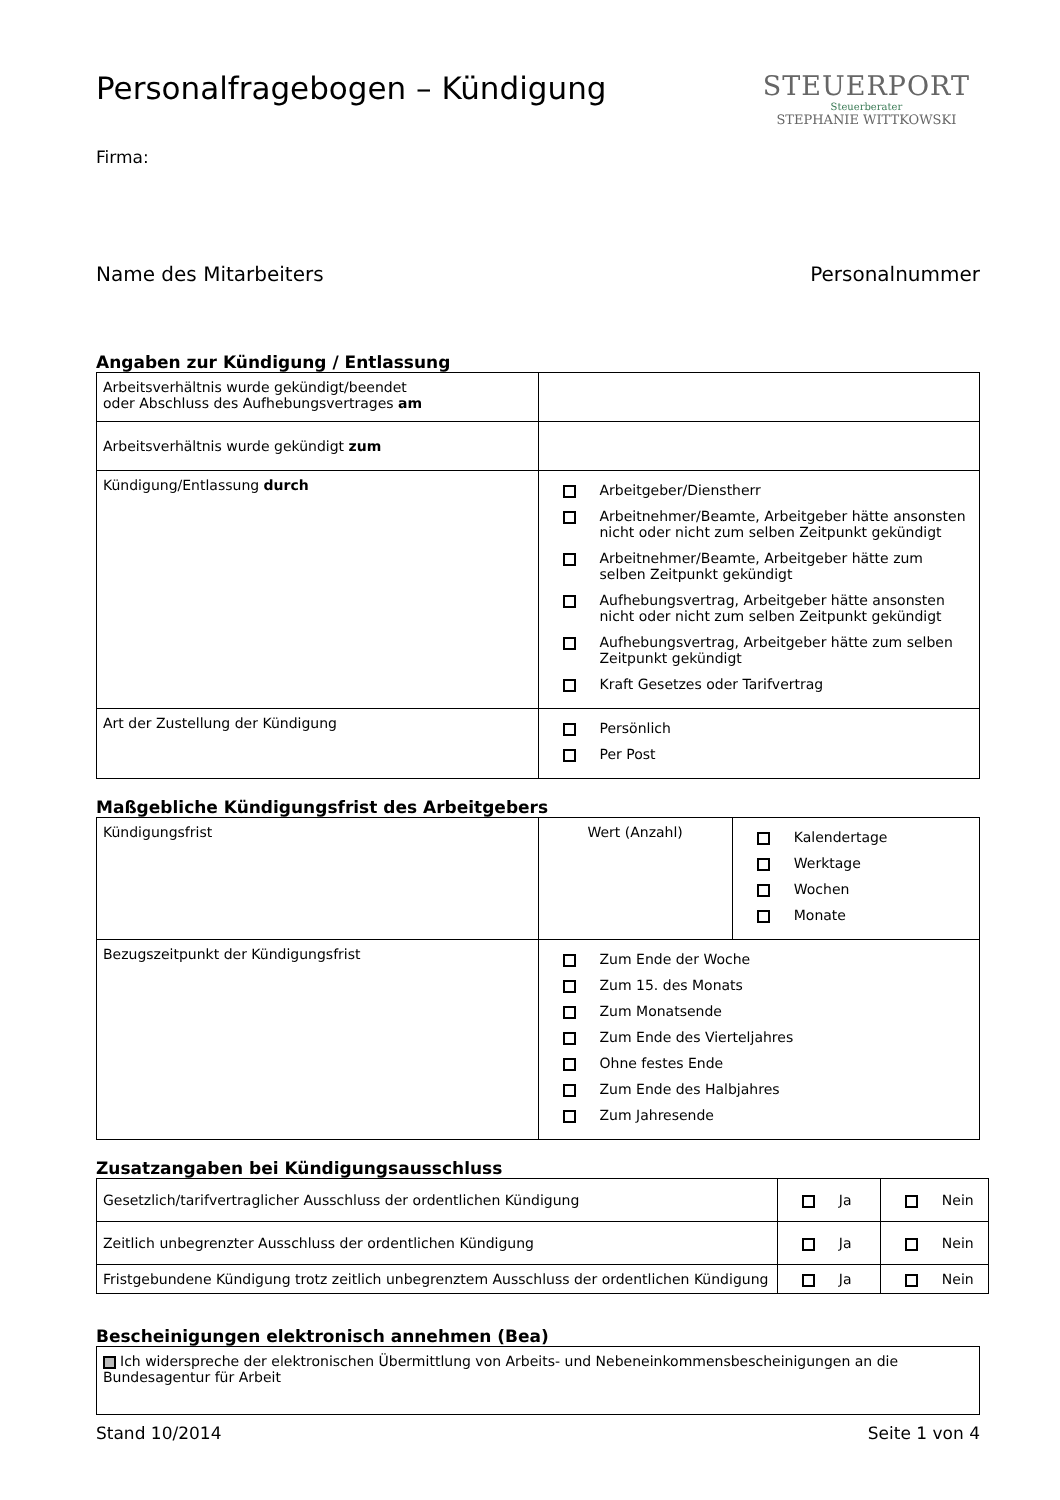Personalfragebogen – Kündigung STEUERPORT
Steuerberater
STEPHANIE WITTKOWSKI
Firma:
Name des Mitarbeiters Personalnummer
Angaben zur Kündigung / Entlassung
| Arbeitsverhältnis wurde gekündigt/beendet oder Abschluss des Aufhebungsvertrages am | |
| Arbeitsverhältnis wurde gekündigt zum | |
| Kündigung/Entlassung durch | Arbeitgeber/Dienstherr Arbeitnehmer/Beamte, Arbeitgeber hätte ansonsten nicht oder nicht zum selben Zeitpunkt gekündigt Arbeitnehmer/Beamte, Arbeitgeber hätte zum selben Zeitpunkt gekündigt Aufhebungsvertrag, Arbeitgeber hätte ansonsten nicht oder nicht zum selben Zeitpunkt gekündigt Aufhebungsvertrag, Arbeitgeber hätte zum selben Zeitpunkt gekündigt Kraft Gesetzes oder Tarifvertrag |
| Art der Zustellung der Kündigung | Persönlich Per Post |
Maßgebliche Kündigungsfrist des Arbeitgebers
| Kündigungsfrist | Wert (Anzahl) | Kalendertage Werktage Wochen Monate |
| Bezugszeitpunkt der Kündigungsfrist | Zum Ende der Woche Zum 15. des Monats Zum Monatsende Zum Ende des Vierteljahres Ohne festes Ende Zum Ende des Halbjahres Zum Jahresende | |
Zusatzangaben bei Kündigungsausschluss
| Gesetzlich/tarifvertraglicher Ausschluss der ordentlichen Kündigung | Ja | Nein |
| Zeitlich unbegrenzter Ausschluss der ordentlichen Kündigung | Ja | Nein |
| Fristgebundene Kündigung trotz zeitlich unbegrenztem Ausschluss der ordentlichen Kündigung | Ja | Nein |
Bescheinigungen elektronisch annehmen (Bea)
| Ich widerspreche der elektronischen Übermittlung von Arbeits- und Nebeneinkommensbescheinigungen an die Bundesagentur für Arbeit |
Stand 10/2014 Seite 1 von 4